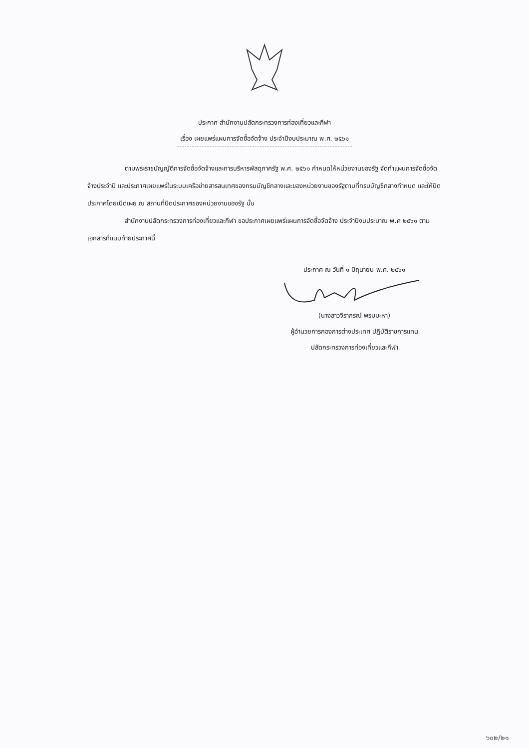ประกาศ สำนักงานปลัดกระทรวงการท่องเที่ยวและกีฬา
เรื่อง เผยแพร่แผนการจัดซื้อจัดจ้าง ประจำปีงบประมาณ พ.ศ. ๒๕๖๑
ตามพระราชบัญญัติการจัดซื้อจัดจ้างและการบริหารพัสดุภาครัฐ พ.ศ. ๒๕๖๐ กำหนดให้หน่วยงานของรัฐ จัดทำแผนการจัดซื้อจัดจ้างประจำปี และประกาศเผยแพร่ในระบบเครือข่ายสารสนเทศของกรมบัญชีกลางและของหน่วยงานของรัฐตามที่กรมบัญชีกลางกำหนด และให้ปิดประกาศโดยเปิดเผย ณ สถานที่ปิดประกาศของหน่วยงานของรัฐ นั้น
สำนักงานปลัดกระทรวงการท่องเที่ยวและกีฬา ขอประกาศเผยแพร่แผนการจัดซื้อจัดจ้าง ประจำปีงบประมาณ พ.ศ ๒๕๖๑ ตามเอกสารที่แนบท้ายประกาศนี้
ประกาศ ณ วันที่ ๑ มิถุนายน พ.ศ. ๒๕๖๑
(นางสาวจิราภรณ์ พรมมะหา)
ผู้อำนวยการกองการต่างประเทศ ปฏิบัติราชการแทน
ปลัดกระทรวงการท่องเที่ยวและกีฬา
๖๐๒/๒๑